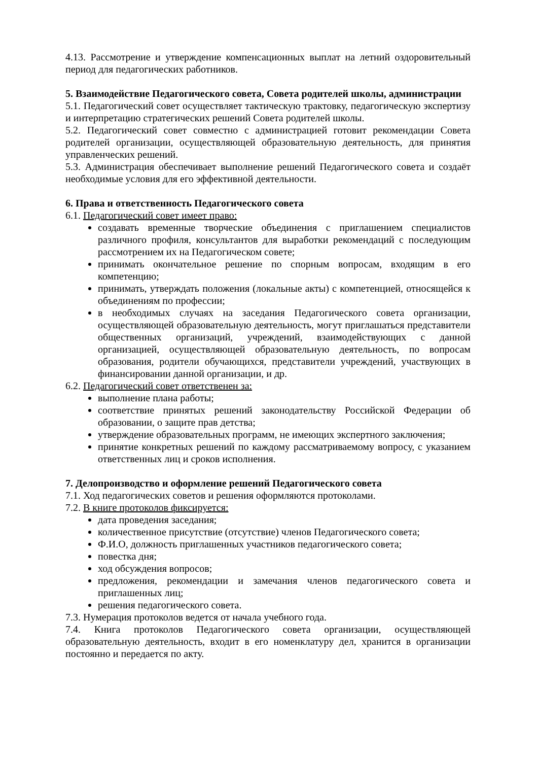4.13. Рассмотрение и утверждение компенсационных выплат на летний оздоровительный период для педагогических работников.
5. Взаимодействие Педагогического совета, Совета родителей школы, администрации
5.1. Педагогический совет осуществляет тактическую трактовку, педагогическую экспертизу и интерпретацию стратегических решений Совета родителей школы.
5.2. Педагогический совет совместно с администрацией готовит рекомендации Совета родителей организации, осуществляющей образовательную деятельность, для принятия управленческих решений.
5.3. Администрация обеспечивает выполнение решений Педагогического совета и создаёт необходимые условия для его эффективной деятельности.
6. Права и ответственность Педагогического совета
6.1. Педагогический совет имеет право:
создавать временные творческие объединения с приглашением специалистов различного профиля, консультантов для выработки рекомендаций с последующим рассмотрением их на Педагогическом совете;
принимать окончательное решение по спорным вопросам, входящим в его компетенцию;
принимать, утверждать положения (локальные акты) с компетенцией, относящейся к объединениям по профессии;
в необходимых случаях на заседания Педагогического совета организации, осуществляющей образовательную деятельность, могут приглашаться представители общественных организаций, учреждений, взаимодействующих с данной организацией, осуществляющей образовательную деятельность, по вопросам образования, родители обучающихся, представители учреждений, участвующих в финансировании данной организации, и др.
6.2. Педагогический совет ответственен за:
выполнение плана работы;
соответствие принятых решений законодательству Российской Федерации об образовании, о защите прав детства;
утверждение образовательных программ, не имеющих экспертного заключения;
принятие конкретных решений по каждому рассматриваемому вопросу, с указанием ответственных лиц и сроков исполнения.
7. Делопроизводство и оформление решений Педагогического совета
7.1. Ход педагогических советов и решения оформляются протоколами.
7.2. В книге протоколов фиксируется:
дата проведения заседания;
количественное присутствие (отсутствие) членов Педагогического совета;
Ф.И.О, должность приглашенных участников педагогического совета;
повестка дня;
ход обсуждения вопросов;
предложения, рекомендации и замечания членов педагогического совета и приглашенных лиц;
решения педагогического совета.
7.3. Нумерация протоколов ведется от начала учебного года.
7.4. Книга протоколов Педагогического совета организации, осуществляющей образовательную деятельность, входит в его номенклатуру дел, хранится в организации постоянно и передается по акту.